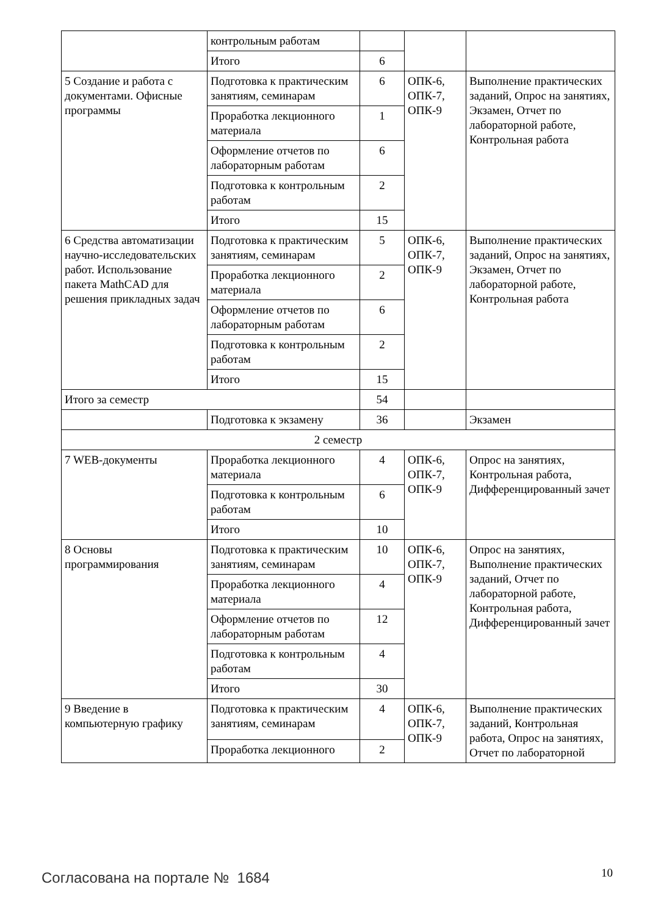| | контрольным работам | | | |
| | Итого | 6 | | |
| 5 Создание и работа с документами. Офисные программы | Подготовка к практическим занятиям, семинарам | 6 | ОПК-6, ОПК-7, ОПК-9 | Выполнение практических заданий, Опрос на занятиях, Экзамен, Отчет по лабораторной работе, Контрольная работа |
| | Проработка лекционного материала | 1 | | |
| | Оформление отчетов по лабораторным работам | 6 | | |
| | Подготовка к контрольным работам | 2 | | |
| | Итого | 15 | | |
| 6 Средства автоматизации научно-исследовательских работ. Использование пакета MathCAD для решения прикладных задач | Подготовка к практическим занятиям, семинарам | 5 | ОПК-6, ОПК-7, ОПК-9 | Выполнение практических заданий, Опрос на занятиях, Экзамен, Отчет по лабораторной работе, Контрольная работа |
| | Проработка лекционного материала | 2 | | |
| | Оформление отчетов по лабораторным работам | 6 | | |
| | Подготовка к контрольным работам | 2 | | |
| | Итого | 15 | | |
| Итого за семестр | | 54 | | |
| | Подготовка к экзамену | 36 | | Экзамен |
| 2 семестр | | | | |
| 7 WEB-документы | Проработка лекционного материала | 4 | ОПК-6, ОПК-7, ОПК-9 | Опрос на занятиях, Контрольная работа, Дифференцированный зачет |
| | Подготовка к контрольным работам | 6 | | |
| | Итого | 10 | | |
| 8 Основы программирования | Подготовка к практическим занятиям, семинарам | 10 | ОПК-6, ОПК-7, ОПК-9 | Опрос на занятиях, Выполнение практических заданий, Отчет по лабораторной работе, Контрольная работа, Дифференцированный зачет |
| | Проработка лекционного материала | 4 | | |
| | Оформление отчетов по лабораторным работам | 12 | | |
| | Подготовка к контрольным работам | 4 | | |
| | Итого | 30 | | |
| 9 Введение в компьютерную графику | Подготовка к практическим занятиям, семинарам | 4 | ОПК-6, ОПК-7, ОПК-9 | Выполнение практических заданий, Контрольная работа, Опрос на занятиях, Отчет по лабораторной |
| | Проработка лекционного | 2 | | |
Согласована на портале № 1684 10